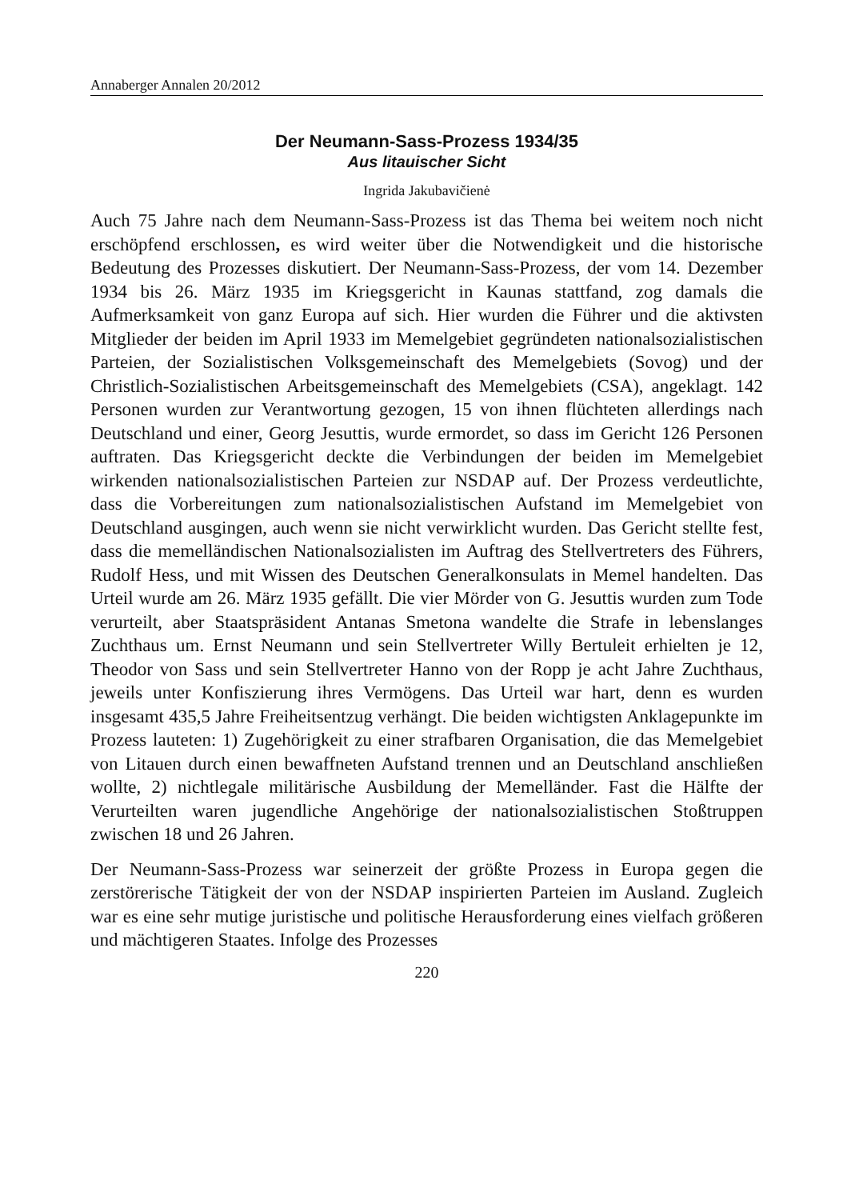Annaberger Annalen 20/2012
Der Neumann-Sass-Prozess 1934/35
Aus litauischer Sicht
Ingrida Jakubavičienė
Auch 75 Jahre nach dem Neumann-Sass-Prozess ist das Thema bei weitem noch nicht erschöpfend erschlossen, es wird weiter über die Notwendigkeit und die historische Bedeutung des Prozesses diskutiert. Der Neumann-Sass-Prozess, der vom 14. Dezember 1934 bis 26. März 1935 im Kriegsgericht in Kaunas stattfand, zog damals die Aufmerksamkeit von ganz Europa auf sich. Hier wurden die Führer und die aktivsten Mitglieder der beiden im April 1933 im Memelgebiet gegründeten nationalsozialistischen Parteien, der Sozialistischen Volksgemeinschaft des Memelgebiets (Sovog) und der Christlich-Sozialistischen Arbeitsgemeinschaft des Memelgebiets (CSA), angeklagt. 142 Personen wurden zur Verantwortung gezogen, 15 von ihnen flüchteten allerdings nach Deutschland und einer, Georg Jesuttis, wurde ermordet, so dass im Gericht 126 Personen auftraten. Das Kriegsgericht deckte die Verbindungen der beiden im Memelgebiet wirkenden nationalsozialistischen Parteien zur NSDAP auf. Der Prozess verdeutlichte, dass die Vorbereitungen zum nationalsozialistischen Aufstand im Memelgebiet von Deutschland ausgingen, auch wenn sie nicht verwirklicht wurden. Das Gericht stellte fest, dass die memelländischen Nationalsozialisten im Auftrag des Stellvertreters des Führers, Rudolf Hess, und mit Wissen des Deutschen Generalkonsulats in Memel handelten. Das Urteil wurde am 26. März 1935 gefällt. Die vier Mörder von G. Jesuttis wurden zum Tode verurteilt, aber Staatspräsident Antanas Smetona wandelte die Strafe in lebenslanges Zuchthaus um. Ernst Neumann und sein Stellvertreter Willy Bertuleit erhielten je 12, Theodor von Sass und sein Stellvertreter Hanno von der Ropp je acht Jahre Zuchthaus, jeweils unter Konfiszierung ihres Vermögens. Das Urteil war hart, denn es wurden insgesamt 435,5 Jahre Freiheitsentzug verhängt. Die beiden wichtigsten Anklagepunkte im Prozess lauteten: 1) Zugehörigkeit zu einer strafbaren Organisation, die das Memelgebiet von Litauen durch einen bewaffneten Aufstand trennen und an Deutschland anschließen wollte, 2) nichtlegale militärische Ausbildung der Memelländer. Fast die Hälfte der Verurteilten waren jugendliche Angehörige der nationalsozialistischen Stoßtruppen zwischen 18 und 26 Jahren.
Der Neumann-Sass-Prozess war seinerzeit der größte Prozess in Europa gegen die zerstörerische Tätigkeit der von der NSDAP inspirierten Parteien im Ausland. Zugleich war es eine sehr mutige juristische und politische Herausforderung eines vielfach größeren und mächtigeren Staates. Infolge des Prozesses
220